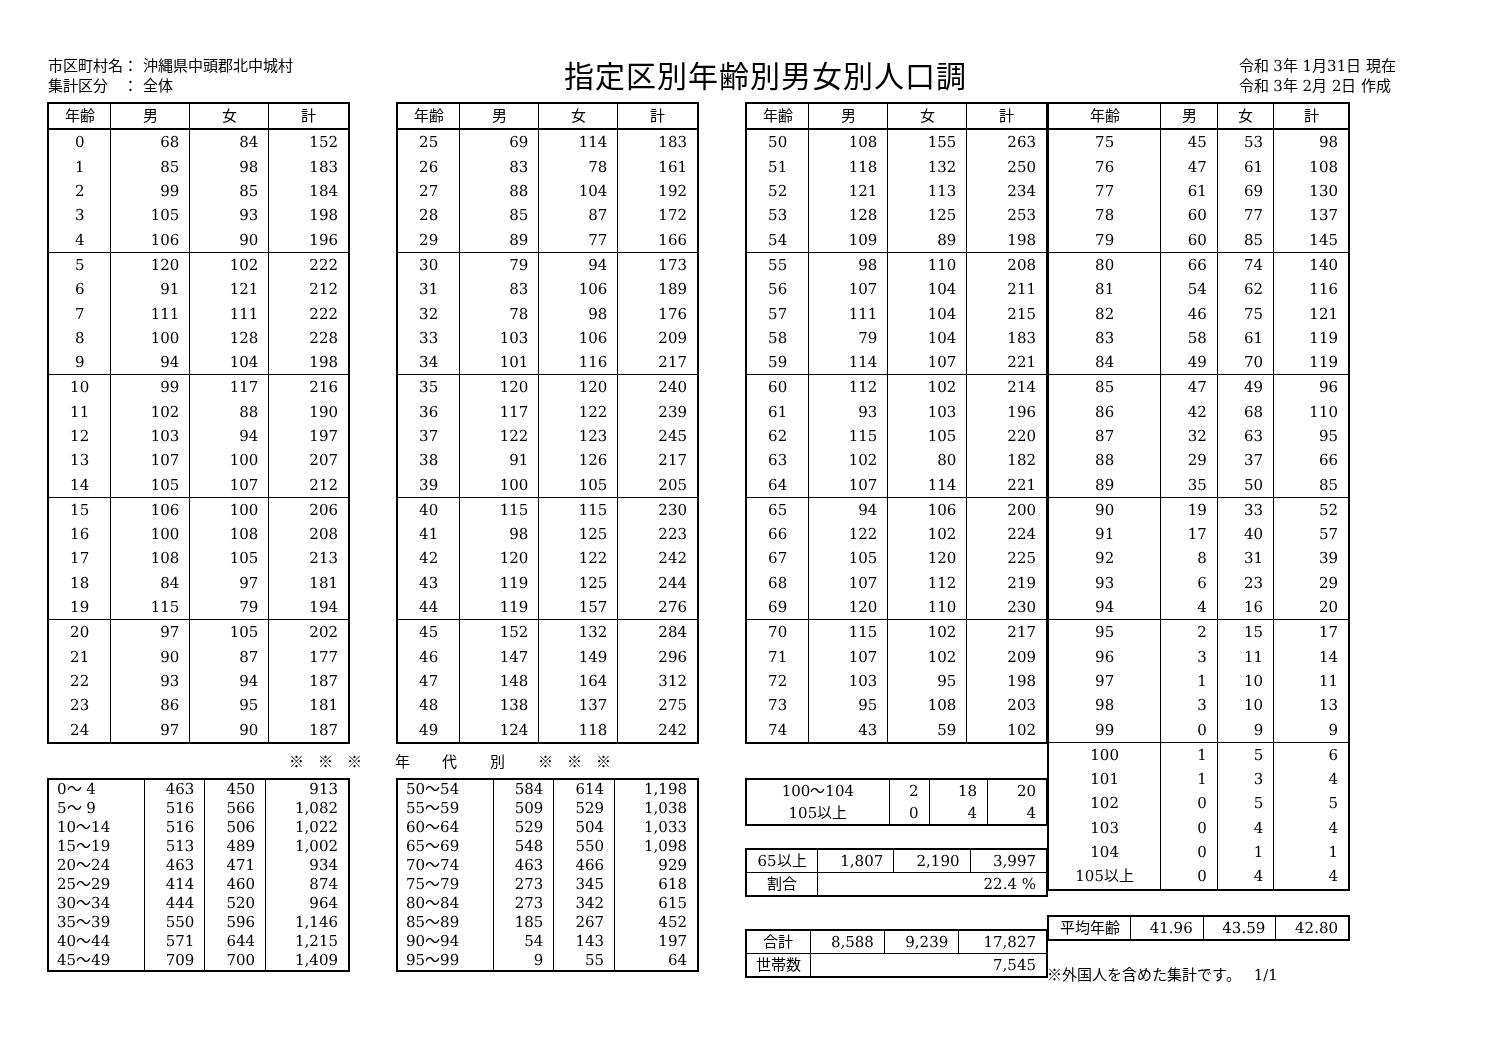市区町村名： 沖縄県中頭郡北中城村
集計区分　： 全体
指定区別年齢別男女別人口調
令和 3年 1月31日 現在
令和 3年 2月 2日 作成
| 年齢 | 男 | 女 | 計 |
| --- | --- | --- | --- |
| 0 | 68 | 84 | 152 |
| 1 | 85 | 98 | 183 |
| 2 | 99 | 85 | 184 |
| 3 | 105 | 93 | 198 |
| 4 | 106 | 90 | 196 |
| 5 | 120 | 102 | 222 |
| 6 | 91 | 121 | 212 |
| 7 | 111 | 111 | 222 |
| 8 | 100 | 128 | 228 |
| 9 | 94 | 104 | 198 |
| 10 | 99 | 117 | 216 |
| 11 | 102 | 88 | 190 |
| 12 | 103 | 94 | 197 |
| 13 | 107 | 100 | 207 |
| 14 | 105 | 107 | 212 |
| 15 | 106 | 100 | 206 |
| 16 | 100 | 108 | 208 |
| 17 | 108 | 105 | 213 |
| 18 | 84 | 97 | 181 |
| 19 | 115 | 79 | 194 |
| 20 | 97 | 105 | 202 |
| 21 | 90 | 87 | 177 |
| 22 | 93 | 94 | 187 |
| 23 | 86 | 95 | 181 |
| 24 | 97 | 90 | 187 |
| 年齢 | 男 | 女 | 計 |
| --- | --- | --- | --- |
| 25 | 69 | 114 | 183 |
| 26 | 83 | 78 | 161 |
| 27 | 88 | 104 | 192 |
| 28 | 85 | 87 | 172 |
| 29 | 89 | 77 | 166 |
| 30 | 79 | 94 | 173 |
| 31 | 83 | 106 | 189 |
| 32 | 78 | 98 | 176 |
| 33 | 103 | 106 | 209 |
| 34 | 101 | 116 | 217 |
| 35 | 120 | 120 | 240 |
| 36 | 117 | 122 | 239 |
| 37 | 122 | 123 | 245 |
| 38 | 91 | 126 | 217 |
| 39 | 100 | 105 | 205 |
| 40 | 115 | 115 | 230 |
| 41 | 98 | 125 | 223 |
| 42 | 120 | 122 | 242 |
| 43 | 119 | 125 | 244 |
| 44 | 119 | 157 | 276 |
| 45 | 152 | 132 | 284 |
| 46 | 147 | 149 | 296 |
| 47 | 148 | 164 | 312 |
| 48 | 138 | 137 | 275 |
| 49 | 124 | 118 | 242 |
| 年齢 | 男 | 女 | 計 |
| --- | --- | --- | --- |
| 50 | 108 | 155 | 263 |
| 51 | 118 | 132 | 250 |
| 52 | 121 | 113 | 234 |
| 53 | 128 | 125 | 253 |
| 54 | 109 | 89 | 198 |
| 55 | 98 | 110 | 208 |
| 56 | 107 | 104 | 211 |
| 57 | 111 | 104 | 215 |
| 58 | 79 | 104 | 183 |
| 59 | 114 | 107 | 221 |
| 60 | 112 | 102 | 214 |
| 61 | 93 | 103 | 196 |
| 62 | 115 | 105 | 220 |
| 63 | 102 | 80 | 182 |
| 64 | 107 | 114 | 221 |
| 65 | 94 | 106 | 200 |
| 66 | 122 | 102 | 224 |
| 67 | 105 | 120 | 225 |
| 68 | 107 | 112 | 219 |
| 69 | 120 | 110 | 230 |
| 70 | 115 | 102 | 217 |
| 71 | 107 | 102 | 209 |
| 72 | 103 | 95 | 198 |
| 73 | 95 | 108 | 203 |
| 74 | 43 | 59 | 102 |
※※※ 年 代 別 ※※※
| 0～ 4 | 463 | 450 | 913 |
| 5～ 9 | 516 | 566 | 1,082 |
| 10～14 | 516 | 506 | 1,022 |
| 15～19 | 513 | 489 | 1,002 |
| 20～24 | 463 | 471 | 934 |
| 25～29 | 414 | 460 | 874 |
| 30～34 | 444 | 520 | 964 |
| 35～39 | 550 | 596 | 1,146 |
| 40～44 | 571 | 644 | 1,215 |
| 45～49 | 709 | 700 | 1,409 |
| 50～54 | 584 | 614 | 1,198 |
| 55～59 | 509 | 529 | 1,038 |
| 60～64 | 529 | 504 | 1,033 |
| 65～69 | 548 | 550 | 1,098 |
| 70～74 | 463 | 466 | 929 |
| 75～79 | 273 | 345 | 618 |
| 80～84 | 273 | 342 | 615 |
| 85～89 | 185 | 267 | 452 |
| 90～94 | 54 | 143 | 197 |
| 95～99 | 9 | 55 | 64 |
| 100～104 | 2 | 18 | 20 |
| 105以上 | 0 | 4 | 4 |
| 65以上 | 1,807 | 2,190 | 3,997 |
| 割合 | 22.4 % | | |
| 合計 | 8,588 | 9,239 | 17,827 |
| 世帯数 | 7,545 | | |
| 年齢 | 男 | 女 | 計 |
| --- | --- | --- | --- |
| 75 | 45 | 53 | 98 |
| 76 | 47 | 61 | 108 |
| 77 | 61 | 69 | 130 |
| 78 | 60 | 77 | 137 |
| 79 | 60 | 85 | 145 |
| 80 | 66 | 74 | 140 |
| 81 | 54 | 62 | 116 |
| 82 | 46 | 75 | 121 |
| 83 | 58 | 61 | 119 |
| 84 | 49 | 70 | 119 |
| 85 | 47 | 49 | 96 |
| 86 | 42 | 68 | 110 |
| 87 | 32 | 63 | 95 |
| 88 | 29 | 37 | 66 |
| 89 | 35 | 50 | 85 |
| 90 | 19 | 33 | 52 |
| 91 | 17 | 40 | 57 |
| 92 | 8 | 31 | 39 |
| 93 | 6 | 23 | 29 |
| 94 | 4 | 16 | 20 |
| 95 | 2 | 15 | 17 |
| 96 | 3 | 11 | 14 |
| 97 | 1 | 10 | 11 |
| 98 | 3 | 10 | 13 |
| 99 | 0 | 9 | 9 |
| 100 | 1 | 5 | 6 |
| 101 | 1 | 3 | 4 |
| 102 | 0 | 5 | 5 |
| 103 | 0 | 4 | 4 |
| 104 | 0 | 1 | 1 |
| 105以上 | 0 | 4 | 4 |
| 平均年齢 | 41.96 | 43.59 | 42.80 |
※外国人を含めた集計です。　 1/1